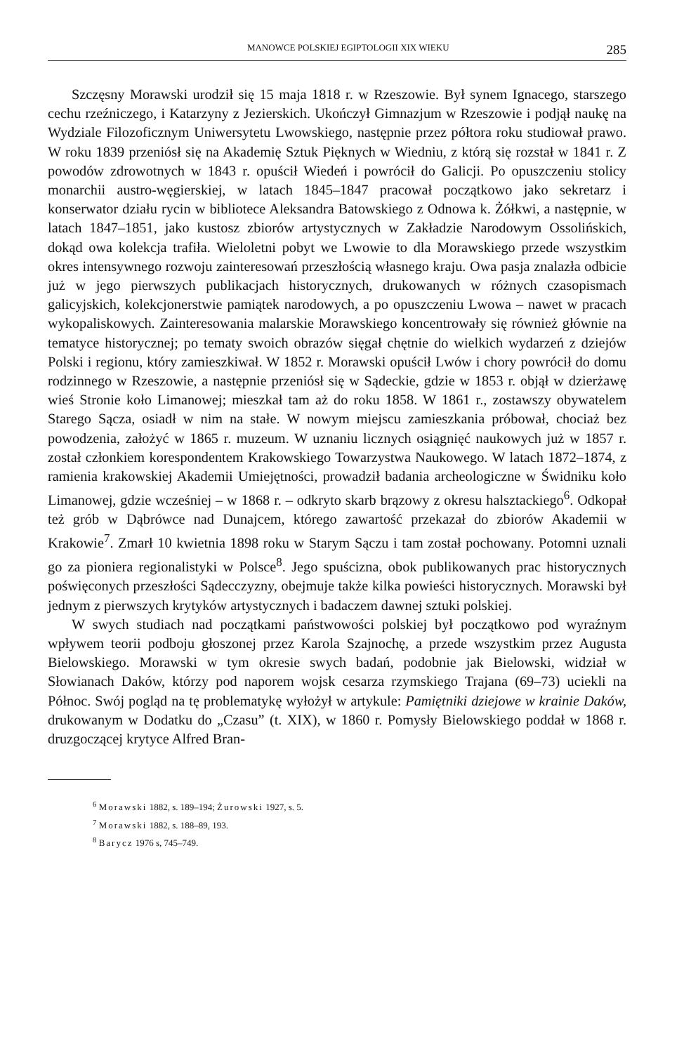MANOWCE POLSKIEJ EGIPTOLOGII XIX WIEKU 285
Szczęsny Morawski urodził się 15 maja 1818 r. w Rzeszowie. Był synem Ignacego, starszego cechu rzeźniczego, i Katarzyny z Jezierskich. Ukończył Gimnazjum w Rzeszowie i podjął naukę na Wydziale Filozoficznym Uniwersytetu Lwowskiego, następnie przez półtora roku studiował prawo. W roku 1839 przeniósł się na Akademię Sztuk Pięknych w Wiedniu, z którą się rozstał w 1841 r. Z powodów zdrowotnych w 1843 r. opuścił Wiedeń i powrócił do Galicji. Po opuszczeniu stolicy monarchii austro-węgierskiej, w latach 1845–1847 pracował początkowo jako sekretarz i konserwator działu rycin w bibliotece Aleksandra Batowskiego z Odnowa k. Żółkwi, a następnie, w latach 1847–1851, jako kustosz zbiorów artystycznych w Zakładzie Narodowym Ossolińskich, dokąd owa kolekcja trafiła. Wieloletni pobyt we Lwowie to dla Morawskiego przede wszystkim okres intensywnego rozwoju zainteresowań przeszłością własnego kraju. Owa pasja znalazła odbicie już w jego pierwszych publikacjach historycznych, drukowanych w różnych czasopismach galicyjskich, kolekcjonerstwie pamiątek narodowych, a po opuszczeniu Lwowa – nawet w pracach wykopaliskowych. Zainteresowania malarskie Morawskiego koncentrowały się również głównie na tematyce historycznej; po tematy swoich obrazów sięgał chętnie do wielkich wydarzeń z dziejów Polski i regionu, który zamieszkiwał. W 1852 r. Morawski opuścił Lwów i chory powrócił do domu rodzinnego w Rzeszowie, a następnie przeniósł się w Sądeckie, gdzie w 1853 r. objął w dzierżawę wieś Stronie koło Limanowej; mieszkał tam aż do roku 1858. W 1861 r., zostawszy obywatelem Starego Sącza, osiadł w nim na stałe. W nowym miejscu zamieszkania próbował, chociaż bez powodzenia, założyć w 1865 r. muzeum. W uznaniu licznych osiągnięć naukowych już w 1857 r. został członkiem korespondentem Krakowskiego Towarzystwa Naukowego. W latach 1872–1874, z ramienia krakowskiej Akademii Umiejętności, prowadził badania archeologiczne w Świdniku koło Limanowej, gdzie wcześniej – w 1868 r. – odkryto skarb brązowy z okresu halsztackiego<sup>6</sup>. Odkopał też grób w Dąbrówce nad Dunajcem, którego zawartość przekazał do zbiorów Akademii w Krakowie<sup>7</sup>. Zmarł 10 kwietnia 1898 roku w Starym Sączu i tam został pochowany. Potomni uznali go za pioniera regionalistyki w Polsce<sup>8</sup>. Jego spuścizna, obok publikowanych prac historycznych poświęconych przeszłości Sądecczyzny, obejmuje także kilka powieści historycznych. Morawski był jednym z pierwszych krytyków artystycznych i badaczem dawnej sztuki polskiej.
W swych studiach nad początkami państwowości polskiej był początkowo pod wyraźnym wpływem teorii podboju głoszonej przez Karola Szajnochę, a przede wszystkim przez Augusta Bielowskiego. Morawski w tym okresie swych badań, podobnie jak Bielowski, widział w Słowianach Daków, którzy pod naporem wojsk cesarza rzymskiego Trajana (69–73) uciekli na Północ. Swój pogląd na tę problematykę wyłożył w artykule: Pamiętniki dziejowe w krainie Daków, drukowanym w Dodatku do „Czasu” (t. XIX), w 1860 r. Pomysły Bielowskiego poddał w 1868 r. druzgoczącej krytyce Alfred Bran-
<sup>6</sup> Morawski 1882, s. 189–194; Żurowski 1927, s. 5.
<sup>7</sup> Morawski 1882, s. 188–89, 193.
<sup>8</sup> Barycz 1976 s, 745–749.